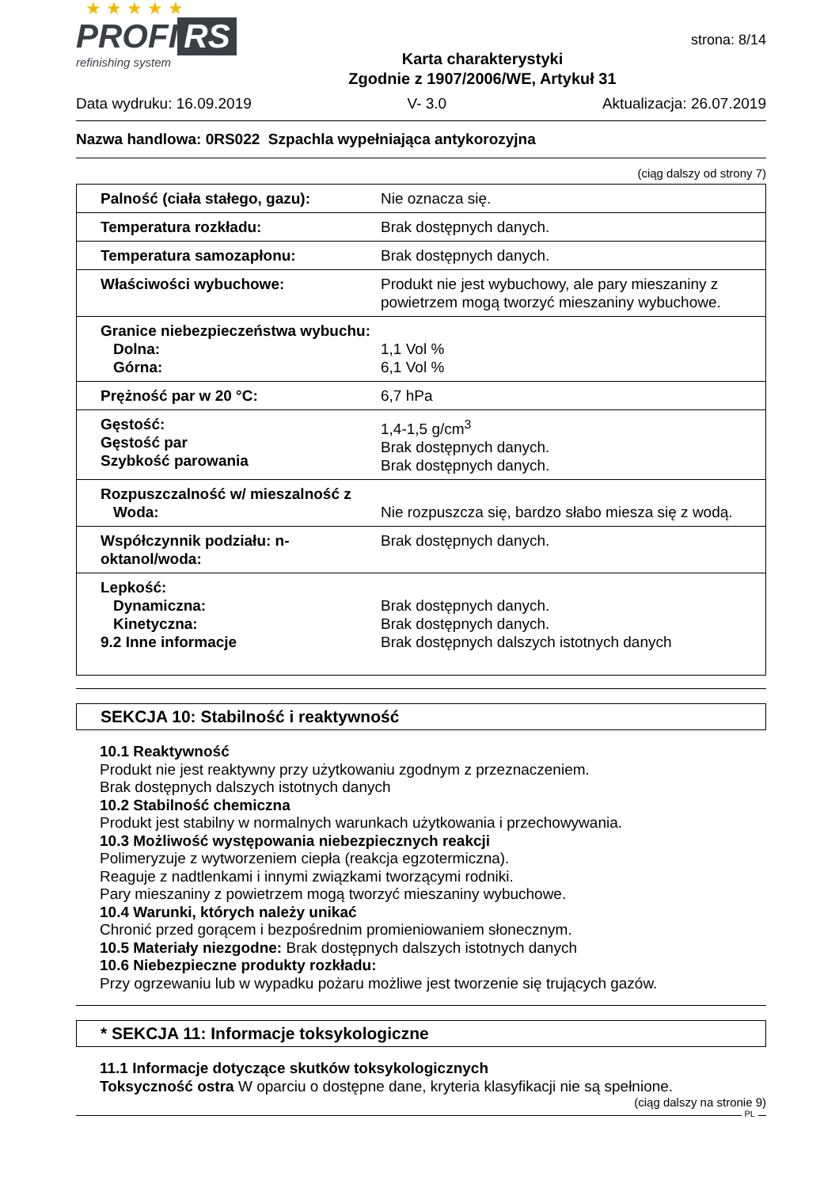★ ★ ★ ★ ★
PROFI RS
refinishing system
Karta charakterystyki
Zgodnie z 1907/2006/WE, Artykuł 31
strona: 8/14
Data wydruku: 16.09.2019 V- 3.0 Aktualizacja: 26.07.2019
Nazwa handlowa: 0RS022 Szpachla wypełniająca antykorozyjna
(ciąg dalszy od strony 7)
| Palność (ciała stałego, gazu): | Nie oznacza się. |
| Temperatura rozkładu: | Brak dostępnych danych. |
| Temperatura samozapłonu: | Brak dostępnych danych. |
| Właściwości wybuchowe: | Produkt nie jest wybuchowy, ale pary mieszaniny z powietrzem mogą tworzyć mieszaniny wybuchowe. |
| Granice niebezpieczeństwa wybuchu: Dolna: Górna: | 1,1 Vol % 6,1 Vol % |
| Prężność par w 20 °C: | 6,7 hPa |
| Gęstość: Gęstość par Szybkość parowania | 1,4-1,5 g/cm<sup>3</sup> Brak dostępnych danych. Brak dostępnych danych. |
| Rozpuszczalność w/ mieszalność z Woda: | Nie rozpuszcza się, bardzo słabo miesza się z wodą. |
| Współczynnik podziału: n-oktanol/woda: | Brak dostępnych danych. |
| Lepkość: Dynamiczna: Kinetyczna: 9.2 Inne informacje | Brak dostępnych danych. Brak dostępnych danych. Brak dostępnych dalszych istotnych danych |
SEKCJA 10: Stabilność i reaktywność
10.1 Reaktywność
Produkt nie jest reaktywny przy użytkowaniu zgodnym z przeznaczeniem.
Brak dostępnych dalszych istotnych danych
10.2 Stabilność chemiczna
Produkt jest stabilny w normalnych warunkach użytkowania i przechowywania.
10.3 Możliwość występowania niebezpiecznych reakcji
Polimeryzuje z wytworzeniem ciepła (reakcja egzotermiczna).
Reaguje z nadtlenkami i innymi związkami tworzącymi rodniki.
Pary mieszaniny z powietrzem mogą tworzyć mieszaniny wybuchowe.
10.4 Warunki, których należy unikać
Chronić przed gorącem i bezpośrednim promieniowaniem słonecznym.
10.5 Materiały niezgodne: Brak dostępnych dalszych istotnych danych
10.6 Niebezpieczne produkty rozkładu:
Przy ogrzewaniu lub w wypadku pożaru możliwe jest tworzenie się trujących gazów.
* SEKCJA 11: Informacje toksykologiczne
11.1 Informacje dotyczące skutków toksykologicznych
Toksyczność ostra W oparciu o dostępne dane, kryteria klasyfikacji nie są spełnione.
(ciąg dalszy na stronie 9)
PL